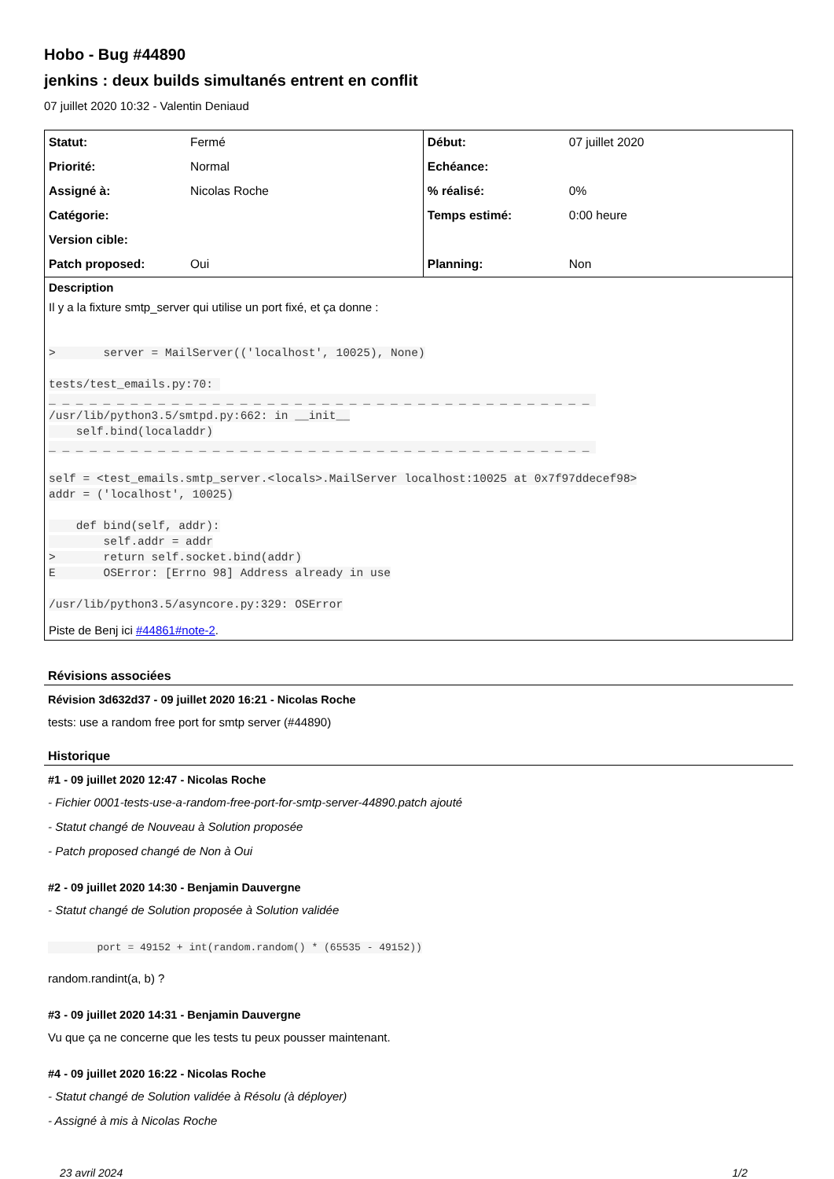Hobo - Bug #44890
jenkins : deux builds simultanés entrent en conflit
07 juillet 2020 10:32 - Valentin Deniaud
| Statut: | Fermé | Début: | 07 juillet 2020 |
| Priorité: | Normal | Echéance: | |
| Assigné à: | Nicolas Roche | % réalisé: | 0% |
| Catégorie: | | Temps estimé: | 0:00 heure |
| Version cible: | | | |
| Patch proposed: | Oui | Planning: | Non |
Description
Il y a la fixture smtp_server qui utilise un port fixé, et ça donne :
>       server = MailServer(('localhost', 10025), None)

tests/test_emails.py:70: 
_ _ _ _ _ _ _ _ _ _ _ _ _ _ _ _ _ _ _ _ _ _ _ _ _ _ _ _ _ _ _ _ _ _ _ _ _ _ _ _ 
/usr/lib/python3.5/smtpd.py:662: in __init__
    self.bind(localaddr)
_ _ _ _ _ _ _ _ _ _ _ _ _ _ _ _ _ _ _ _ _ _ _ _ _ _ _ _ _ _ _ _ _ _ _ _ _ _ _ _ 

self = <test_emails.smtp_server.<locals>.MailServer localhost:10025 at 0x7f97ddecef98>
addr = ('localhost', 10025)

    def bind(self, addr):
        self.addr = addr
>       return self.socket.bind(addr)
E       OSError: [Errno 98] Address already in use

/usr/lib/python3.5/asyncore.py:329: OSError
Piste de Benj ici #44861#note-2.
Révisions associées
Révision 3d632d37 - 09 juillet 2020 16:21 - Nicolas Roche
tests: use a random free port for smtp server (#44890)
Historique
#1 - 09 juillet 2020 12:47 - Nicolas Roche
- Fichier 0001-tests-use-a-random-free-port-for-smtp-server-44890.patch ajouté
- Statut changé de Nouveau à Solution proposée
- Patch proposed changé de Non à Oui
#2 - 09 juillet 2020 14:30 - Benjamin Dauvergne
- Statut changé de Solution proposée à Solution validée
        port = 49152 + int(random.random() * (65535 - 49152))
random.randint(a, b) ?
#3 - 09 juillet 2020 14:31 - Benjamin Dauvergne
Vu que ça ne concerne que les tests tu peux pousser maintenant.
#4 - 09 juillet 2020 16:22 - Nicolas Roche
- Statut changé de Solution validée à Résolu (à déployer)
- Assigné à mis à Nicolas Roche
23 avril 2024 1/2